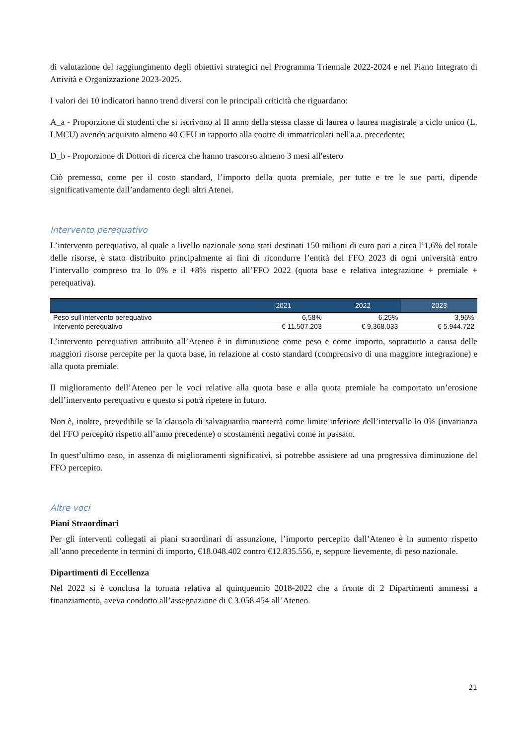di valutazione del raggiungimento degli obiettivi strategici nel Programma Triennale 2022-2024 e nel Piano Integrato di Attività e Organizzazione 2023-2025.
I valori dei 10 indicatori hanno trend diversi con le principali criticità che riguardano:
A_a - Proporzione di studenti che si iscrivono al II anno della stessa classe di laurea o laurea magistrale a ciclo unico (L, LMCU) avendo acquisito almeno 40 CFU in rapporto alla coorte di immatricolati nell'a.a. precedente;
D_b - Proporzione di Dottori di ricerca che hanno trascorso almeno 3 mesi all'estero
Ciò premesso, come per il costo standard, l’importo della quota premiale, per tutte e tre le sue parti, dipende significativamente dall’andamento degli altri Atenei.
Intervento perequativo
L’intervento perequativo, al quale a livello nazionale sono stati destinati 150 milioni di euro pari a circa l’1,6% del totale delle risorse, è stato distribuito principalmente ai fini di ricondurre l’entità del FFO 2023 di ogni università entro l’intervallo compreso tra lo 0% e il +8% rispetto all’FFO 2022 (quota base e relativa integrazione + premiale + perequativa).
| | 2021 | 2022 | 2023 |
| --- | --- | --- | --- |
| Peso sull’intervento perequativo | 6,58% | 6,25% | 3,96% |
| Intervento perequativo | € 11.507.203 | € 9.368.033 | € 5.944.722 |
L’intervento perequativo attribuito all’Ateneo è in diminuzione come peso e come importo, soprattutto a causa delle maggiori risorse percepite per la quota base, in relazione al costo standard (comprensivo di una maggiore integrazione) e alla quota premiale.
Il miglioramento dell’Ateneo per le voci relative alla quota base e alla quota premiale ha comportato un’erosione dell’intervento perequativo e questo si potrà ripetere in futuro.
Non è, inoltre, prevedibile se la clausola di salvaguardia manterrà come limite inferiore dell’intervallo lo 0% (invarianza del FFO percepito rispetto all’anno precedente) o scostamenti negativi come in passato.
In quest’ultimo caso, in assenza di miglioramenti significativi, si potrebbe assistere ad una progressiva diminuzione del FFO percepito.
Altre voci
Piani Straordinari
Per gli interventi collegati ai piani straordinari di assunzione, l’importo percepito dall’Ateneo è in aumento rispetto all’anno precedente in termini di importo, €18.048.402 contro €12.835.556, e, seppure lievemente, di peso nazionale.
Dipartimenti di Eccellenza
Nel 2022 si è conclusa la tornata relativa al quinquennio 2018-2022 che a fronte di 2 Dipartimenti ammessi a finanziamento, aveva condotto all’assegnazione di € 3.058.454 all’Ateneo.
21